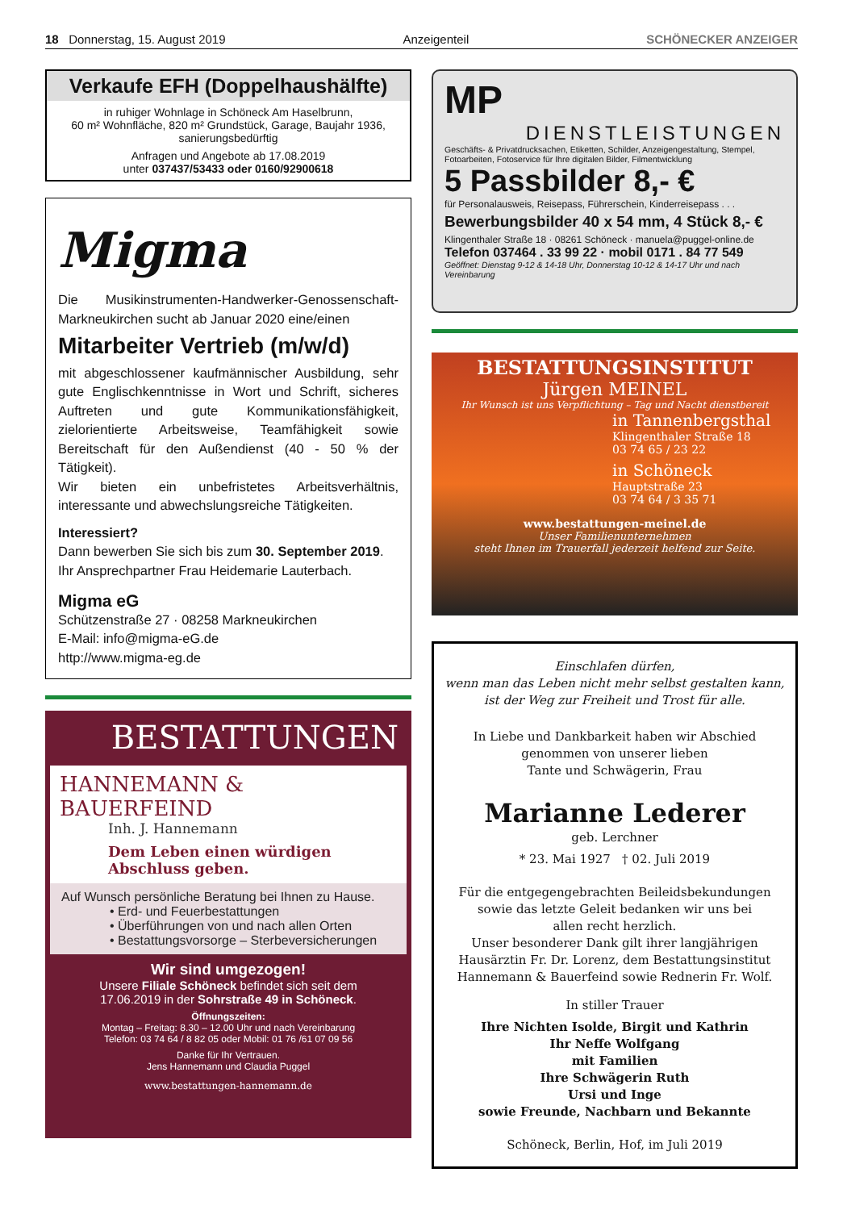18 Donnerstag, 15. August 2019 Anzeigenteil SCHÖNECKER ANZEIGER
Verkaufe EFH (Doppelhaushälfte)
in ruhiger Wohnlage in Schöneck Am Haselbrunn,
60 m² Wohnfläche, 820 m² Grundstück, Garage, Baujahr 1936,
sanierungsbedürftig
Anfragen und Angebote ab 17.08.2019
unter 037437/53433 oder 0160/92900618
Migma
Die Musikinstrumenten-Handwerker-Genossenschaft-Markneukirchen sucht ab Januar 2020 eine/einen
Mitarbeiter Vertrieb (m/w/d)
mit abgeschlossener kaufmännischer Ausbildung, sehr gute Englischkenntnisse in Wort und Schrift, sicheres Auftreten und gute Kommunikationsfähigkeit, zielorientierte Arbeitsweise, Teamfähigkeit sowie Bereitschaft für den Außendienst (40 - 50 % der Tätigkeit).
Wir bieten ein unbefristetes Arbeitsverhältnis, interessante und abwechslungsreiche Tätigkeiten.
Interessiert?
Dann bewerben Sie sich bis zum 30. September 2019.
Ihr Ansprechpartner Frau Heidemarie Lauterbach.
Migma eG
Schützenstraße 27 · 08258 Markneukirchen
E-Mail: info@migma-eG.de
http://www.migma-eg.de
BESTATTUNGEN
HANNEMANN & BAUERFEIND
Inh. J. Hannemann
Dem Leben einen würdigen Abschluss geben.
Auf Wunsch persönliche Beratung bei Ihnen zu Hause.
• Erd- und Feuerbestattungen
• Überführungen von und nach allen Orten
• Bestattungsvorsorge – Sterbeversicherungen
Wir sind umgezogen!
Unsere Filiale Schöneck befindet sich seit dem 17.06.2019 in der Sohrstraße 49 in Schöneck.
Öffnungszeiten:
Montag – Freitag: 8.30 – 12.00 Uhr und nach Vereinbarung
Telefon: 03 74 64 / 8 82 05 oder Mobil: 01 76 /61 07 09 56
Danke für Ihr Vertrauen.
Jens Hannemann und Claudia Puggel
www.bestattungen-hannemann.de
MP
DIENSTLEISTUNGEN
Geschäfts- & Privatdrucksachen, Etiketten, Schilder, Anzeigengestaltung, Stempel, Fotoarbeiten, Fotoservice für Ihre digitalen Bilder, Filmentwicklung
5 Passbilder 8,- €
für Personalausweis, Reisepass, Führerschein, Kinderreisepass . . .
Bewerbungsbilder 40 x 54 mm, 4 Stück 8,- €
Klingenthaler Straße 18 · 08261 Schöneck · manuela@puggel-online.de
Telefon 037464 . 33 99 22 · mobil 0171 . 84 77 549
Geöffnet: Dienstag 9-12 & 14-18 Uhr, Donnerstag 10-12 & 14-17 Uhr und nach Vereinbarung
BESTATTUNGSINSTITUT
Jürgen MEINEL
Ihr Wunsch ist uns Verpflichtung – Tag und Nacht dienstbereit
in Tannenbergsthal
Klingenthaler Straße 18
03 74 65 / 23 22
in Schöneck
Hauptstraße 23
03 74 64 / 3 35 71
www.bestattungen-meinel.de
Unser Familienunternehmen
steht Ihnen im Trauerfall jederzeit helfend zur Seite.
Einschlafen dürfen,
wenn man das Leben nicht mehr selbst gestalten kann,
ist der Weg zur Freiheit und Trost für alle.
In Liebe und Dankbarkeit haben wir Abschied
genommen von unserer lieben
Tante und Schwägerin, Frau
Marianne Lederer
geb. Lerchner
* 23. Mai 1927 † 02. Juli 2019
Für die entgegengebrachten Beileidsbekundungen sowie das letzte Geleit bedanken wir uns bei
allen recht herzlich.
Unser besonderer Dank gilt ihrer langjährigen Hausärztin Fr. Dr. Lorenz, dem Bestattungsinstitut Hannemann & Bauerfeind sowie Rednerin Fr. Wolf.
In stiller Trauer
Ihre Nichten Isolde, Birgit und Kathrin
Ihr Neffe Wolfgang
mit Familien
Ihre Schwägerin Ruth
Ursi und Inge
sowie Freunde, Nachbarn und Bekannte
Schöneck, Berlin, Hof, im Juli 2019